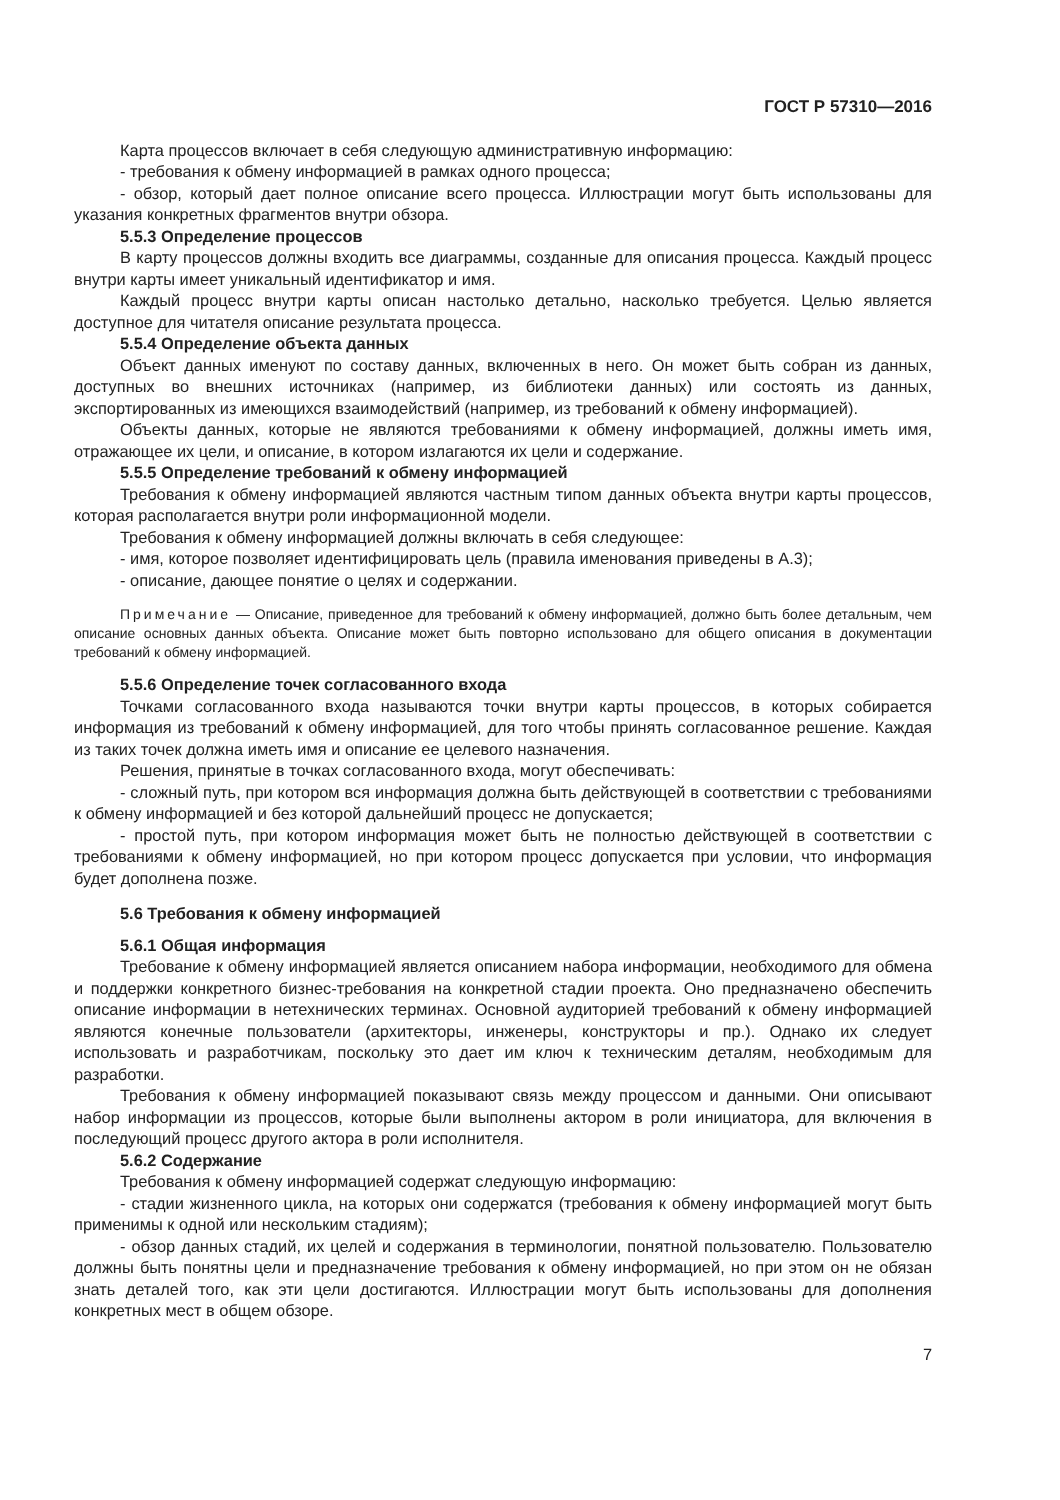ГОСТ Р 57310—2016
Карта процессов включает в себя следующую административную информацию:
- требования к обмену информацией в рамках одного процесса;
- обзор, который дает полное описание всего процесса. Иллюстрации могут быть использованы для указания конкретных фрагментов внутри обзора.
5.5.3 Определение процессов
В карту процессов должны входить все диаграммы, созданные для описания процесса. Каждый процесс внутри карты имеет уникальный идентификатор и имя.
Каждый процесс внутри карты описан настолько детально, насколько требуется. Целью является доступное для читателя описание результата процесса.
5.5.4 Определение объекта данных
Объект данных именуют по составу данных, включенных в него. Он может быть собран из данных, доступных во внешних источниках (например, из библиотеки данных) или состоять из данных, экспортированных из имеющихся взаимодействий (например, из требований к обмену информацией).
Объекты данных, которые не являются требованиями к обмену информацией, должны иметь имя, отражающее их цели, и описание, в котором излагаются их цели и содержание.
5.5.5 Определение требований к обмену информацией
Требования к обмену информацией являются частным типом данных объекта внутри карты процессов, которая располагается внутри роли информационной модели.
Требования к обмену информацией должны включать в себя следующее:
- имя, которое позволяет идентифицировать цель (правила именования приведены в А.3);
- описание, дающее понятие о целях и содержании.
Примечание — Описание, приведенное для требований к обмену информацией, должно быть более детальным, чем описание основных данных объекта. Описание может быть повторно использовано для общего описания в документации требований к обмену информацией.
5.5.6 Определение точек согласованного входа
Точками согласованного входа называются точки внутри карты процессов, в которых собирается информация из требований к обмену информацией, для того чтобы принять согласованное решение. Каждая из таких точек должна иметь имя и описание ее целевого назначения.
Решения, принятые в точках согласованного входа, могут обеспечивать:
- сложный путь, при котором вся информация должна быть действующей в соответствии с требованиями к обмену информацией и без которой дальнейший процесс не допускается;
- простой путь, при котором информация может быть не полностью действующей в соответствии с требованиями к обмену информацией, но при котором процесс допускается при условии, что информация будет дополнена позже.
5.6 Требования к обмену информацией
5.6.1 Общая информация
Требование к обмену информацией является описанием набора информации, необходимого для обмена и поддержки конкретного бизнес-требования на конкретной стадии проекта. Оно предназначено обеспечить описание информации в нетехнических терминах. Основной аудиторией требований к обмену информацией являются конечные пользователи (архитекторы, инженеры, конструкторы и пр.). Однако их следует использовать и разработчикам, поскольку это дает им ключ к техническим деталям, необходимым для разработки.
Требования к обмену информацией показывают связь между процессом и данными. Они описывают набор информации из процессов, которые были выполнены актором в роли инициатора, для включения в последующий процесс другого актора в роли исполнителя.
5.6.2 Содержание
Требования к обмену информацией содержат следующую информацию:
- стадии жизненного цикла, на которых они содержатся (требования к обмену информацией могут быть применимы к одной или нескольким стадиям);
- обзор данных стадий, их целей и содержания в терминологии, понятной пользователю. Пользователю должны быть понятны цели и предназначение требования к обмену информацией, но при этом он не обязан знать деталей того, как эти цели достигаются. Иллюстрации могут быть использованы для дополнения конкретных мест в общем обзоре.
7